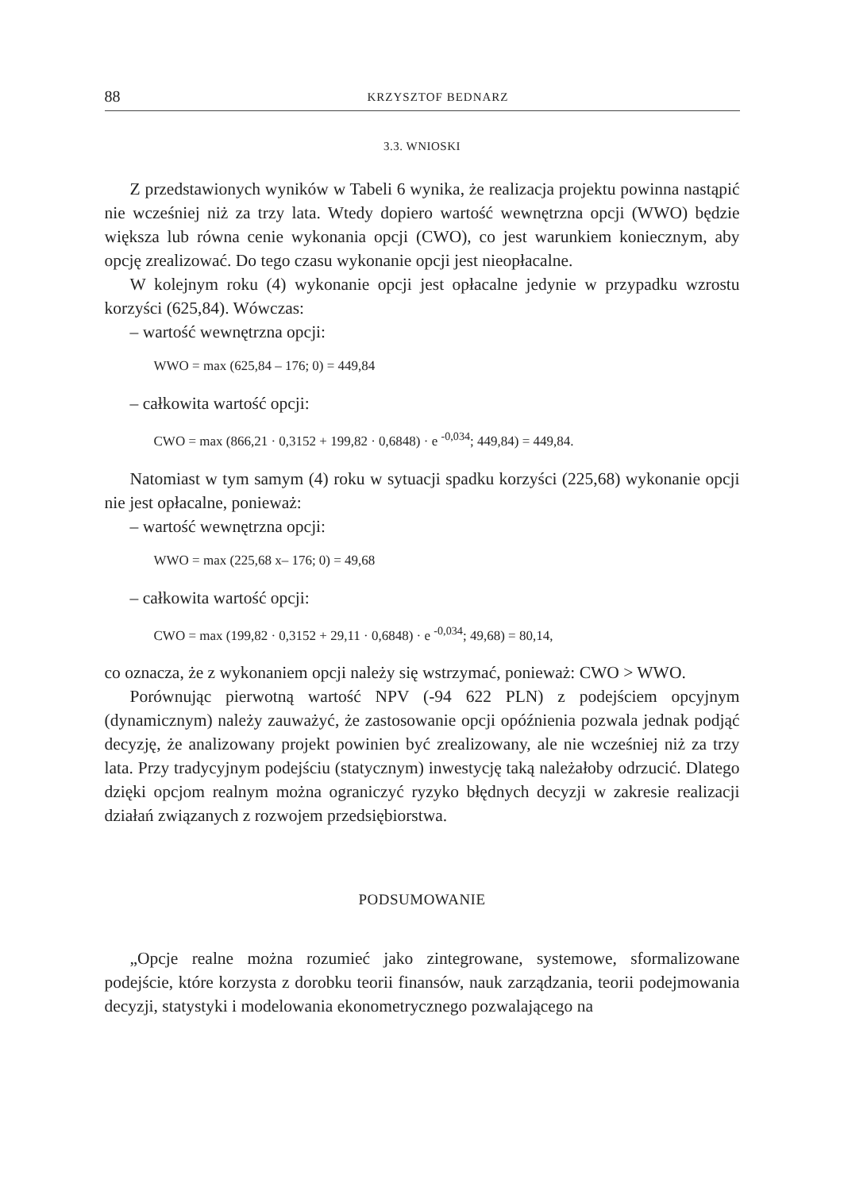88 KRZYSZTOF BEDNARZ
3.3. WNIOSKI
Z przedstawionych wyników w Tabeli 6 wynika, że realizacja projektu powinna nastąpić nie wcześniej niż za trzy lata. Wtedy dopiero wartość wewnętrzna opcji (WWO) będzie większa lub równa cenie wykonania opcji (CWO), co jest warunkiem koniecznym, aby opcję zrealizować. Do tego czasu wykonanie opcji jest nieopłacalne.
W kolejnym roku (4) wykonanie opcji jest opłacalne jedynie w przypadku wzrostu korzyści (625,84). Wówczas:
– wartość wewnętrzna opcji:
WWO = max (625,84 – 176; 0) = 449,84
– całkowita wartość opcji:
CWO = max (866,21 · 0,3152 + 199,82 · 0,6848) · e <sup>-0,034</sup>; 449,84) = 449,84.
Natomiast w tym samym (4) roku w sytuacji spadku korzyści (225,68) wykonanie opcji nie jest opłacalne, ponieważ:
– wartość wewnętrzna opcji:
WWO = max (225,68 x– 176; 0) = 49,68
– całkowita wartość opcji:
CWO = max (199,82 · 0,3152 + 29,11 · 0,6848) · e <sup>-0,034</sup>; 49,68) = 80,14,
co oznacza, że z wykonaniem opcji należy się wstrzymać, ponieważ: CWO > WWO.
Porównując pierwotną wartość NPV (-94 622 PLN) z podejściem opcyjnym (dynamicznym) należy zauważyć, że zastosowanie opcji opóźnienia pozwala jednak podjąć decyzję, że analizowany projekt powinien być zrealizowany, ale nie wcześniej niż za trzy lata. Przy tradycyjnym podejściu (statycznym) inwestycję taką należałoby odrzucić. Dlatego dzięki opcjom realnym można ograniczyć ryzyko błędnych decyzji w zakresie realizacji działań związanych z rozwojem przedsiębiorstwa.
PODSUMOWANIE
„Opcje realne można rozumieć jako zintegrowane, systemowe, sformalizowane podejście, które korzysta z dorobku teorii finansów, nauk zarządzania, teorii podejmowania decyzji, statystyki i modelowania ekonometrycznego pozwalającego na